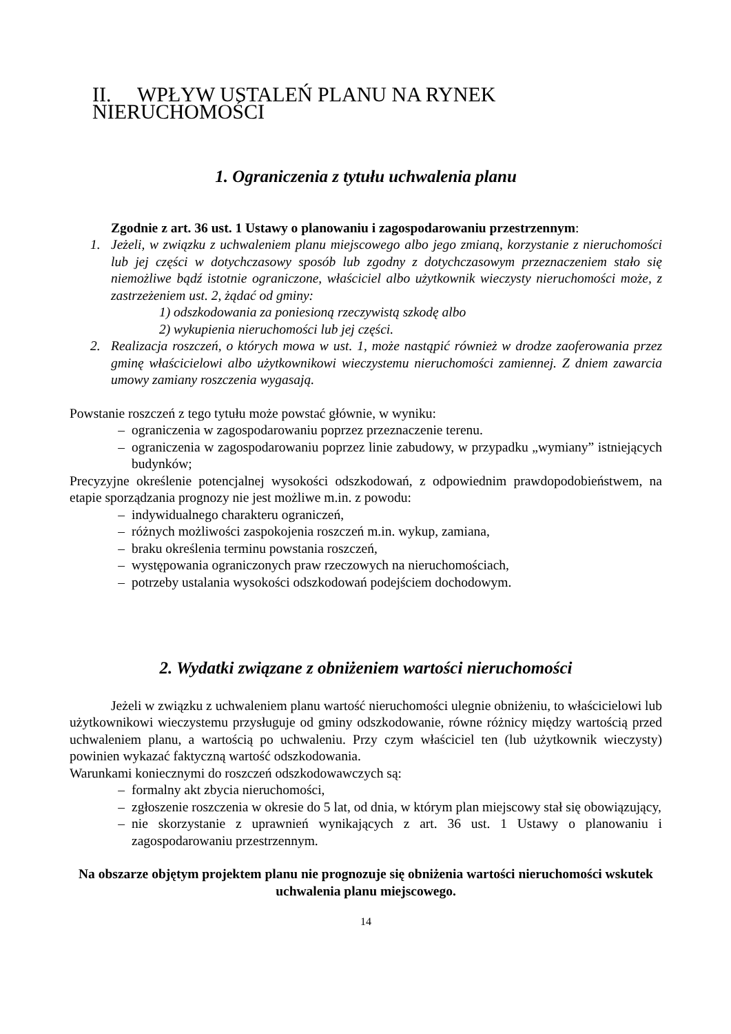II. WPŁYW USTALEŃ PLANU NA RYNEK NIERUCHOMOŚCI
1. Ograniczenia z tytułu uchwalenia planu
Zgodnie z art. 36 ust. 1 Ustawy o planowaniu i zagospodarowaniu przestrzennym:
1. Jeżeli, w związku z uchwaleniem planu miejscowego albo jego zmianą, korzystanie z nieruchomości lub jej części w dotychczasowy sposób lub zgodny z dotychczasowym przeznaczeniem stało się niemożliwe bądź istotnie ograniczone, właściciel albo użytkownik wieczysty nieruchomości może, z zastrzeżeniem ust. 2, żądać od gminy:
1) odszkodowania za poniesioną rzeczywistą szkodę albo
2) wykupienia nieruchomości lub jej części.
2. Realizacja roszczeń, o których mowa w ust. 1, może nastąpić również w drodze zaoferowania przez gminę właścicielowi albo użytkownikowi wieczystemu nieruchomości zamiennej. Z dniem zawarcia umowy zamiany roszczenia wygasają.
Powstanie roszczeń z tego tytułu może powstać głównie, w wyniku:
– ograniczenia w zagospodarowaniu poprzez przeznaczenie terenu.
– ograniczenia w zagospodarowaniu poprzez linie zabudowy, w przypadku „wymiany” istniejących budynków;
Precyzyjne określenie potencjalnej wysokości odszkodowań, z odpowiednim prawdopodobieństwem, na etapie sporządzania prognozy nie jest możliwe m.in. z powodu:
– indywidualnego charakteru ograniczeń,
– różnych możliwości zaspokojenia roszczeń m.in. wykup, zamiana,
– braku określenia terminu powstania roszczeń,
– występowania ograniczonych praw rzeczowych na nieruchomościach,
– potrzeby ustalania wysokości odszkodowań podejściem dochodowym.
2. Wydatki związane z obniżeniem wartości nieruchomości
Jeżeli w związku z uchwaleniem planu wartość nieruchomości ulegnie obniżeniu, to właścicielowi lub użytkownikowi wieczystemu przysługuje od gminy odszkodowanie, równe różnicy między wartością przed uchwaleniem planu, a wartością po uchwaleniu. Przy czym właściciel ten (lub użytkownik wieczysty) powinien wykazać faktyczną wartość odszkodowania.
Warunkami koniecznymi do roszczeń odszkodowawczych są:
– formalny akt zbycia nieruchomości,
– zgłoszenie roszczenia w okresie do 5 lat, od dnia, w którym plan miejscowy stał się obowiązujący,
– nie skorzystanie z uprawnień wynikających z art. 36 ust. 1 Ustawy o planowaniu i zagospodarowaniu przestrzennym.
Na obszarze objętym projektem planu nie prognozuje się obniżenia wartości nieruchomości wskutek uchwalenia planu miejscowego.
14